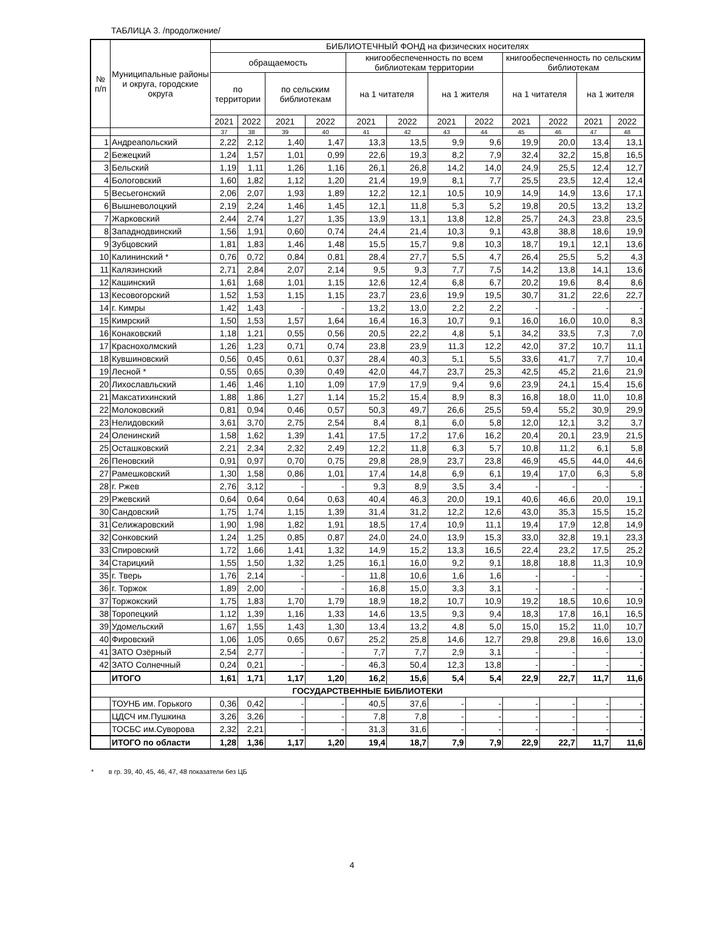ТАБЛИЦА 3. /продолжение/
| № п/п | Муниципальные районы и округа, городские округа | БИБЛИОТЕЧНЫЙ ФОНД на физических носителях | | | | | | | | | | | |
| --- | --- | --- | --- | --- | --- | --- | --- | --- | --- | --- | --- | --- | --- |
| | | обращаемость | | | | книгообеспеченность по всем библиотекам территории | | | | книгообеспеченность по сельским библиотекам | | | |
| | | по территории | | по сельским библиотекам | | на 1 читателя | | на 1 жителя | | на 1 читателя | | на 1 жителя | |
| | | 2021 | 2022 | 2021 | 2022 | 2021 | 2022 | 2021 | 2022 | 2021 | 2022 | 2021 | 2022 |
| | | 37 | 38 | 39 | 40 | 41 | 42 | 43 | 44 | 45 | 46 | 47 | 48 |
| 1 | Андреапольский | 2,22 | 2,12 | 1,40 | 1,47 | 13,3 | 13,5 | 9,9 | 9,6 | 19,9 | 20,0 | 13,4 | 13,1 |
| 2 | Бежецкий | 1,24 | 1,57 | 1,01 | 0,99 | 22,6 | 19,3 | 8,2 | 7,9 | 32,4 | 32,2 | 15,8 | 16,5 |
| 3 | Бельский | 1,19 | 1,11 | 1,26 | 1,16 | 26,1 | 26,8 | 14,2 | 14,0 | 24,9 | 25,5 | 12,4 | 12,7 |
| 4 | Бологовский | 1,60 | 1,82 | 1,12 | 1,20 | 21,4 | 19,9 | 8,1 | 7,7 | 25,5 | 23,5 | 12,4 | 12,4 |
| 5 | Весьегонский | 2,06 | 2,07 | 1,93 | 1,89 | 12,2 | 12,1 | 10,5 | 10,9 | 14,9 | 14,9 | 13,6 | 17,1 |
| 6 | Вышневолоцкий | 2,19 | 2,24 | 1,46 | 1,45 | 12,1 | 11,8 | 5,3 | 5,2 | 19,8 | 20,5 | 13,2 | 13,2 |
| 7 | Жарковский | 2,44 | 2,74 | 1,27 | 1,35 | 13,9 | 13,1 | 13,8 | 12,8 | 25,7 | 24,3 | 23,8 | 23,5 |
| 8 | Западнодвинский | 1,56 | 1,91 | 0,60 | 0,74 | 24,4 | 21,4 | 10,3 | 9,1 | 43,8 | 38,8 | 18,6 | 19,9 |
| 9 | Зубцовский | 1,81 | 1,83 | 1,46 | 1,48 | 15,5 | 15,7 | 9,8 | 10,3 | 18,7 | 19,1 | 12,1 | 13,6 |
| 10 | Калининский * | 0,76 | 0,72 | 0,84 | 0,81 | 28,4 | 27,7 | 5,5 | 4,7 | 26,4 | 25,5 | 5,2 | 4,3 |
| 11 | Калязинский | 2,71 | 2,84 | 2,07 | 2,14 | 9,5 | 9,3 | 7,7 | 7,5 | 14,2 | 13,8 | 14,1 | 13,6 |
| 12 | Кашинский | 1,61 | 1,68 | 1,01 | 1,15 | 12,6 | 12,4 | 6,8 | 6,7 | 20,2 | 19,6 | 8,4 | 8,6 |
| 13 | Кесовогорский | 1,52 | 1,53 | 1,15 | 1,15 | 23,7 | 23,6 | 19,9 | 19,5 | 30,7 | 31,2 | 22,6 | 22,7 |
| 14 | г. Кимры | 1,42 | 1,43 | - | - | 13,2 | 13,0 | 2,2 | 2,2 | - | - | - | - |
| 15 | Кимрский | 1,50 | 1,53 | 1,57 | 1,64 | 16,4 | 16,3 | 10,7 | 9,1 | 16,0 | 16,0 | 10,0 | 8,3 |
| 16 | Конаковский | 1,18 | 1,21 | 0,55 | 0,56 | 20,5 | 22,2 | 4,8 | 5,1 | 34,2 | 33,5 | 7,3 | 7,0 |
| 17 | Краснохолмский | 1,26 | 1,23 | 0,71 | 0,74 | 23,8 | 23,9 | 11,3 | 12,2 | 42,0 | 37,2 | 10,7 | 11,1 |
| 18 | Кувшиновский | 0,56 | 0,45 | 0,61 | 0,37 | 28,4 | 40,3 | 5,1 | 5,5 | 33,6 | 41,7 | 7,7 | 10,4 |
| 19 | Лесной * | 0,55 | 0,65 | 0,39 | 0,49 | 42,0 | 44,7 | 23,7 | 25,3 | 42,5 | 45,2 | 21,6 | 21,9 |
| 20 | Лихославльский | 1,46 | 1,46 | 1,10 | 1,09 | 17,9 | 17,9 | 9,4 | 9,6 | 23,9 | 24,1 | 15,4 | 15,6 |
| 21 | Максатихинский | 1,88 | 1,86 | 1,27 | 1,14 | 15,2 | 15,4 | 8,9 | 8,3 | 16,8 | 18,0 | 11,0 | 10,8 |
| 22 | Молоковский | 0,81 | 0,94 | 0,46 | 0,57 | 50,3 | 49,7 | 26,6 | 25,5 | 59,4 | 55,2 | 30,9 | 29,9 |
| 23 | Нелидовский | 3,61 | 3,70 | 2,75 | 2,54 | 8,4 | 8,1 | 6,0 | 5,8 | 12,0 | 12,1 | 3,2 | 3,7 |
| 24 | Оленинский | 1,58 | 1,62 | 1,39 | 1,41 | 17,5 | 17,2 | 17,6 | 16,2 | 20,4 | 20,1 | 23,9 | 21,5 |
| 25 | Осташковский | 2,21 | 2,34 | 2,32 | 2,49 | 12,2 | 11,8 | 6,3 | 5,7 | 10,8 | 11,2 | 6,1 | 5,8 |
| 26 | Пеновский | 0,91 | 0,97 | 0,70 | 0,75 | 29,8 | 28,9 | 23,7 | 23,8 | 46,9 | 45,5 | 44,0 | 44,6 |
| 27 | Рамешковский | 1,30 | 1,58 | 0,86 | 1,01 | 17,4 | 14,8 | 6,9 | 6,1 | 19,4 | 17,0 | 6,3 | 5,8 |
| 28 | г. Ржев | 2,76 | 3,12 | - | - | 9,3 | 8,9 | 3,5 | 3,4 | - | - | - | - |
| 29 | Ржевский | 0,64 | 0,64 | 0,64 | 0,63 | 40,4 | 46,3 | 20,0 | 19,1 | 40,6 | 46,6 | 20,0 | 19,1 |
| 30 | Сандовский | 1,75 | 1,74 | 1,15 | 1,39 | 31,4 | 31,2 | 12,2 | 12,6 | 43,0 | 35,3 | 15,5 | 15,2 |
| 31 | Селижаровский | 1,90 | 1,98 | 1,82 | 1,91 | 18,5 | 17,4 | 10,9 | 11,1 | 19,4 | 17,9 | 12,8 | 14,9 |
| 32 | Сонковский | 1,24 | 1,25 | 0,85 | 0,87 | 24,0 | 24,0 | 13,9 | 15,3 | 33,0 | 32,8 | 19,1 | 23,3 |
| 33 | Спировский | 1,72 | 1,66 | 1,41 | 1,32 | 14,9 | 15,2 | 13,3 | 16,5 | 22,4 | 23,2 | 17,5 | 25,2 |
| 34 | Старицкий | 1,55 | 1,50 | 1,32 | 1,25 | 16,1 | 16,0 | 9,2 | 9,1 | 18,8 | 18,8 | 11,3 | 10,9 |
| 35 | г. Тверь | 1,76 | 2,14 | - | - | 11,8 | 10,6 | 1,6 | 1,6 | - | - | - | - |
| 36 | г. Торжок | 1,89 | 2,00 | - | - | 16,8 | 15,0 | 3,3 | 3,1 | - | - | - | - |
| 37 | Торжокский | 1,75 | 1,83 | 1,70 | 1,79 | 18,9 | 18,2 | 10,7 | 10,9 | 19,2 | 18,5 | 10,6 | 10,9 |
| 38 | Торопецкий | 1,12 | 1,39 | 1,16 | 1,33 | 14,6 | 13,5 | 9,3 | 9,4 | 18,3 | 17,8 | 16,1 | 16,5 |
| 39 | Удомельский | 1,67 | 1,55 | 1,43 | 1,30 | 13,4 | 13,2 | 4,8 | 5,0 | 15,0 | 15,2 | 11,0 | 10,7 |
| 40 | Фировский | 1,06 | 1,05 | 0,65 | 0,67 | 25,2 | 25,8 | 14,6 | 12,7 | 29,8 | 29,8 | 16,6 | 13,0 |
| 41 | ЗАТО Озёрный | 2,54 | 2,77 | - | - | 7,7 | 7,7 | 2,9 | 3,1 | - | - | - | - |
| 42 | ЗАТО Солнечный | 0,24 | 0,21 | - | - | 46,3 | 50,4 | 12,3 | 13,8 | - | - | - | - |
| | ИТОГО | 1,61 | 1,71 | 1,17 | 1,20 | 16,2 | 15,6 | 5,4 | 5,4 | 22,9 | 22,7 | 11,7 | 11,6 |
| ГОСУДАРСТВЕННЫЕ БИБЛИОТЕКИ | | | | | | | | | | | | | |
| | ТОУНБ им. Горького | 0,36 | 0,42 | - | - | 40,5 | 37,6 | - | - | - | - | - | - |
| | ЦДСЧ им.Пушкина | 3,26 | 3,26 | - | - | 7,8 | 7,8 | - | - | - | - | - | - |
| | ТОСБС им.Суворова | 2,32 | 2,21 | - | - | 31,3 | 31,6 | - | - | - | - | - | - |
| | ИТОГО по области | 1,28 | 1,36 | 1,17 | 1,20 | 19,4 | 18,7 | 7,9 | 7,9 | 22,9 | 22,7 | 11,7 | 11,6 |
* в гр. 39, 40, 45, 46, 47, 48 показатели без ЦБ
4